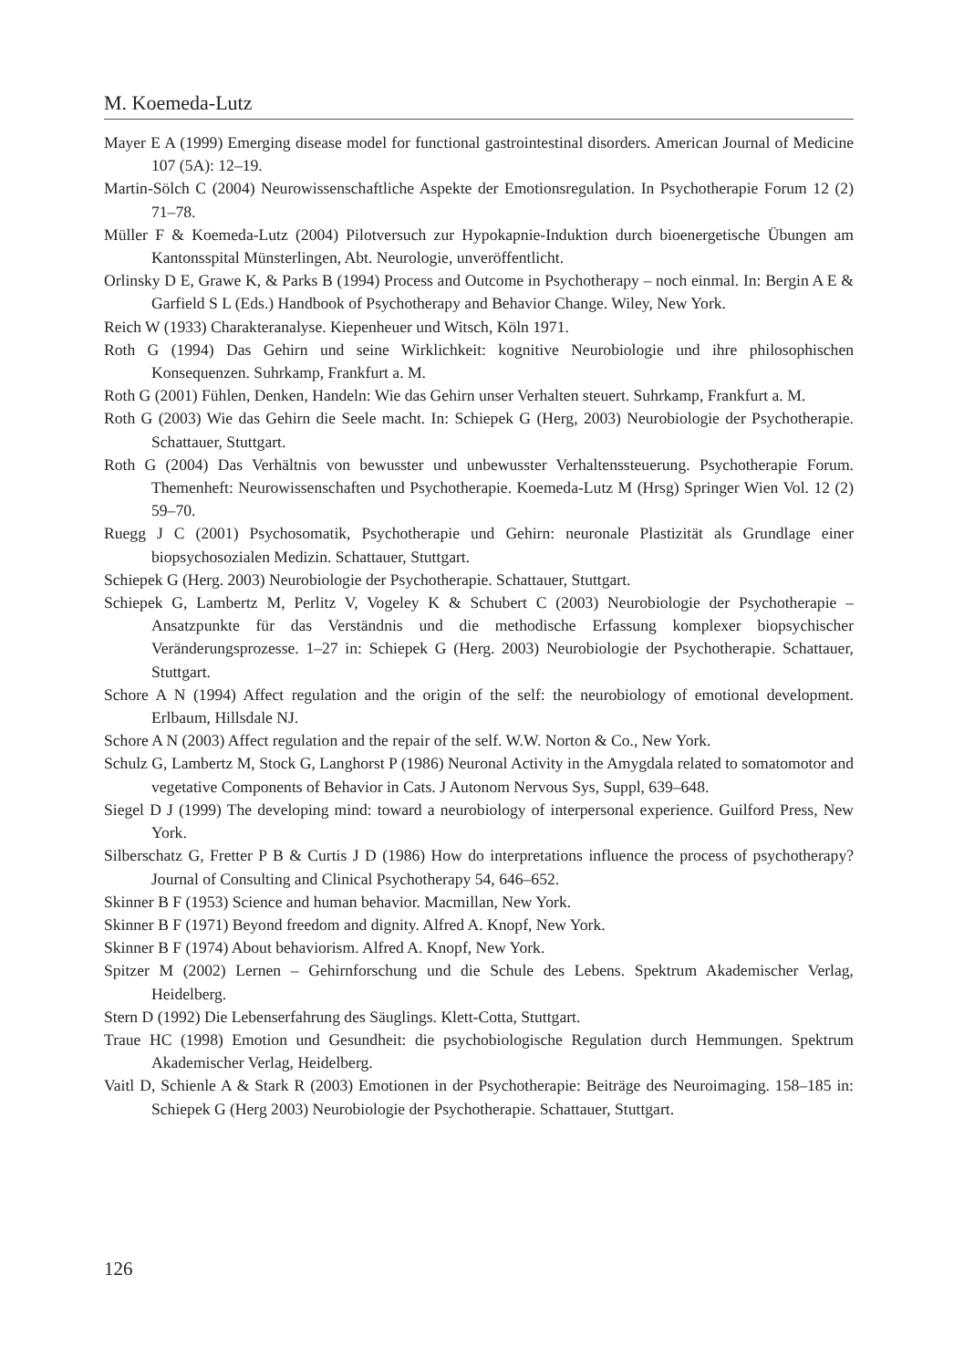M. Koemeda-Lutz
Mayer E A (1999) Emerging disease model for functional gastrointestinal disorders. American Journal of Medicine 107 (5A): 12–19.
Martin-Sölch C (2004) Neurowissenschaftliche Aspekte der Emotionsregulation. In Psychotherapie Forum 12 (2) 71–78.
Müller F & Koemeda-Lutz (2004) Pilotversuch zur Hypokapnie-Induktion durch bioenergetische Übungen am Kantonsspital Münsterlingen, Abt. Neurologie, unveröffentlicht.
Orlinsky D E, Grawe K, & Parks B (1994) Process and Outcome in Psychotherapy – noch einmal. In: Bergin A E & Garfield S L (Eds.) Handbook of Psychotherapy and Behavior Change. Wiley, New York.
Reich W (1933) Charakteranalyse. Kiepenheuer und Witsch, Köln 1971.
Roth G (1994) Das Gehirn und seine Wirklichkeit: kognitive Neurobiologie und ihre philosophischen Konsequenzen. Suhrkamp, Frankfurt a. M.
Roth G (2001) Fühlen, Denken, Handeln: Wie das Gehirn unser Verhalten steuert. Suhrkamp, Frankfurt a. M.
Roth G (2003) Wie das Gehirn die Seele macht. In: Schiepek G (Herg, 2003) Neurobiologie der Psychotherapie. Schattauer, Stuttgart.
Roth G (2004) Das Verhältnis von bewusster und unbewusster Verhaltenssteuerung. Psychotherapie Forum. Themenheft: Neurowissenschaften und Psychotherapie. Koemeda-Lutz M (Hrsg) Springer Wien Vol. 12 (2) 59–70.
Ruegg J C (2001) Psychosomatik, Psychotherapie und Gehirn: neuronale Plastizität als Grundlage einer biopsychosozialen Medizin. Schattauer, Stuttgart.
Schiepek G (Herg. 2003) Neurobiologie der Psychotherapie. Schattauer, Stuttgart.
Schiepek G, Lambertz M, Perlitz V, Vogeley K & Schubert C (2003) Neurobiologie der Psychotherapie – Ansatzpunkte für das Verständnis und die methodische Erfassung komplexer biopsychischer Veränderungsprozesse. 1–27 in: Schiepek G (Herg. 2003) Neurobiologie der Psychotherapie. Schattauer, Stuttgart.
Schore A N (1994) Affect regulation and the origin of the self: the neurobiology of emotional development. Erlbaum, Hillsdale NJ.
Schore A N (2003) Affect regulation and the repair of the self. W.W. Norton & Co., New York.
Schulz G, Lambertz M, Stock G, Langhorst P (1986) Neuronal Activity in the Amygdala related to somatomotor and vegetative Components of Behavior in Cats. J Autonom Nervous Sys, Suppl, 639–648.
Siegel D J (1999) The developing mind: toward a neurobiology of interpersonal experience. Guilford Press, New York.
Silberschatz G, Fretter P B & Curtis J D (1986) How do interpretations influence the process of psychotherapy? Journal of Consulting and Clinical Psychotherapy 54, 646–652.
Skinner B F (1953) Science and human behavior. Macmillan, New York.
Skinner B F (1971) Beyond freedom and dignity. Alfred A. Knopf, New York.
Skinner B F (1974) About behaviorism. Alfred A. Knopf, New York.
Spitzer M (2002) Lernen – Gehirnforschung und die Schule des Lebens. Spektrum Akademischer Verlag, Heidelberg.
Stern D (1992) Die Lebenserfahrung des Säuglings. Klett-Cotta, Stuttgart.
Traue HC (1998) Emotion und Gesundheit: die psychobiologische Regulation durch Hemmungen. Spektrum Akademischer Verlag, Heidelberg.
Vaitl D, Schienle A & Stark R (2003) Emotionen in der Psychotherapie: Beiträge des Neuroimaging. 158–185 in: Schiepek G (Herg 2003) Neurobiologie der Psychotherapie. Schattauer, Stuttgart.
126